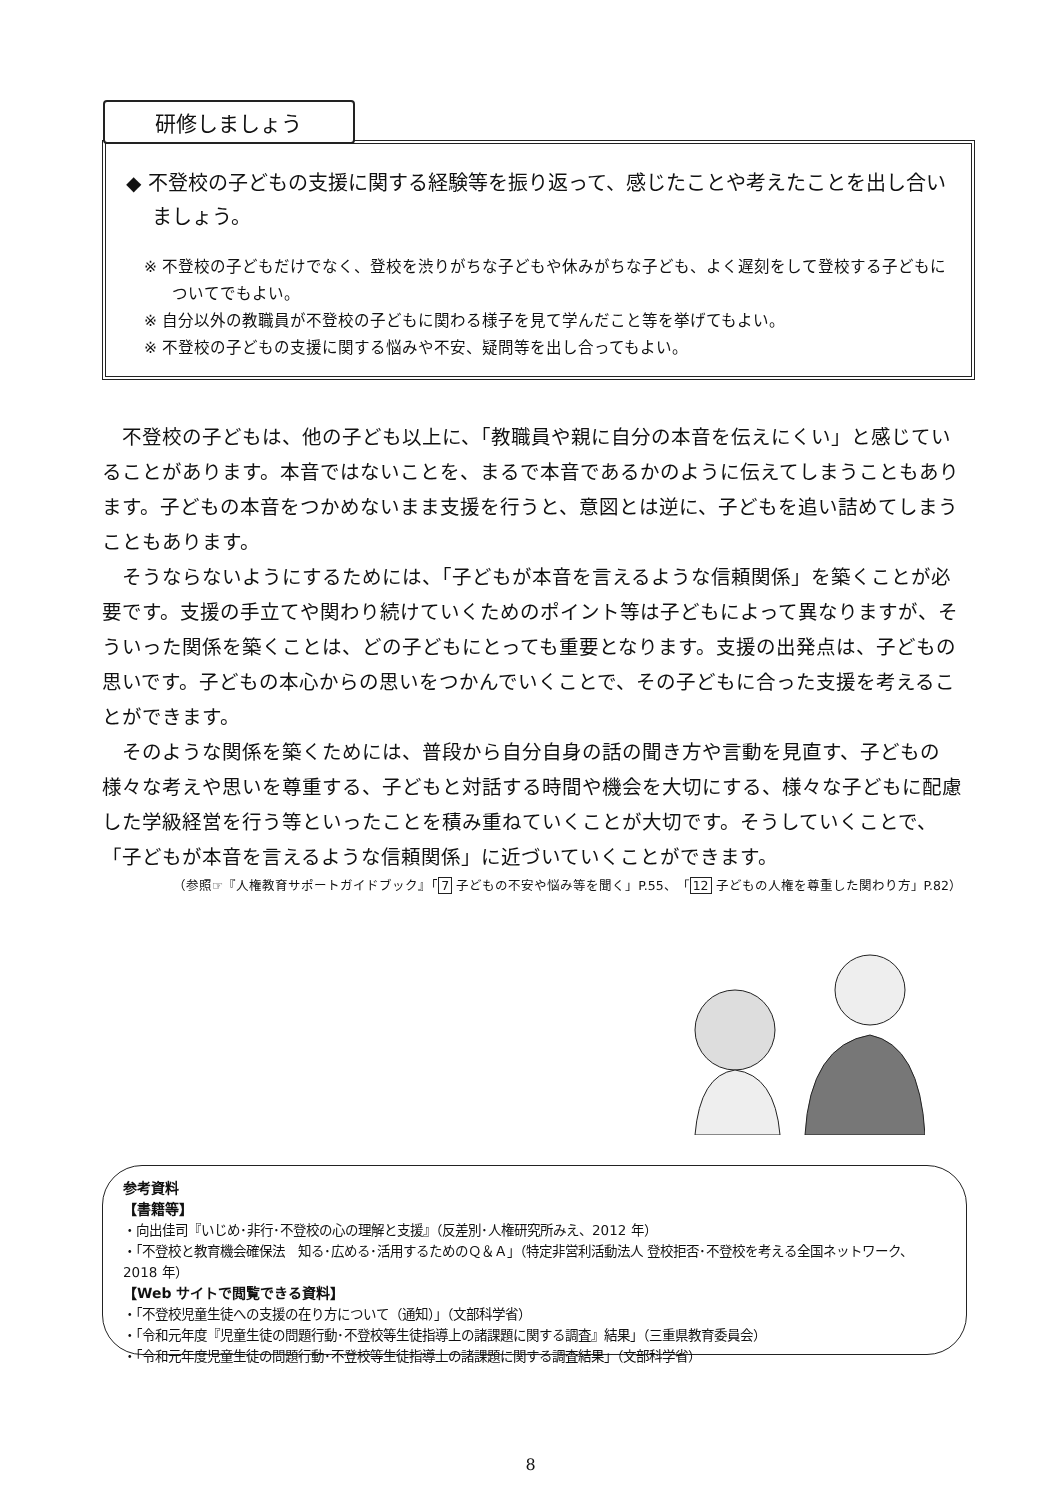◆ 不登校の子どもの支援に関する経験等を振り返って、感じたことや考えたことを出し合いましょう。
※ 不登校の子どもだけでなく、登校を渋りがちな子どもや休みがちな子ども、よく遅刻をして登校する子どもについてでもよい。
※ 自分以外の教職員が不登校の子どもに関わる様子を見て学んだこと等を挙げてもよい。
※ 不登校の子どもの支援に関する悩みや不安、疑問等を出し合ってもよい。
研修しましょう
不登校の子どもは、他の子ども以上に、「教職員や親に自分の本音を伝えにくい」と感じていることがあります。本音ではないことを、まるで本音であるかのように伝えてしまうこともあります。子どもの本音をつかめないまま支援を行うと、意図とは逆に、子どもを追い詰めてしまうこともあります。
そうならないようにするためには、「子どもが本音を言えるような信頼関係」を築くことが必要です。支援の手立てや関わり続けていくためのポイント等は子どもによって異なりますが、そういった関係を築くことは、どの子どもにとっても重要となります。支援の出発点は、子どもの思いです。子どもの本心からの思いをつかんでいくことで、その子どもに合った支援を考えることができます。
そのような関係を築くためには、普段から自分自身の話の聞き方や言動を見直す、子どもの様々な考えや思いを尊重する、子どもと対話する時間や機会を大切にする、様々な子どもに配慮した学級経営を行う等といったことを積み重ねていくことが大切です。そうしていくことで、「子どもが本音を言えるような信頼関係」に近づいていくことができます。
（参照☞『人権教育サポートガイドブック』「7 子どもの不安や悩み等を聞く」P.55、「12 子どもの人権を尊重した関わり方」P.82）
参考資料
【書籍等】
・向出佳司『いじめ･非行･不登校の心の理解と支援』（反差別･人権研究所みえ、2012 年）
・「不登校と教育機会確保法　知る･広める･活用するためのＱ＆Ａ」（特定非営利活動法人 登校拒否･不登校を考える全国ネットワーク、2018 年）
【Web サイトで閲覧できる資料】
・「不登校児童生徒への支援の在り方について（通知）」（文部科学省）
・「令和元年度『児童生徒の問題行動･不登校等生徒指導上の諸課題に関する調査』結果」（三重県教育委員会）
・「令和元年度児童生徒の問題行動･不登校等生徒指導上の諸課題に関する調査結果」（文部科学省）
8